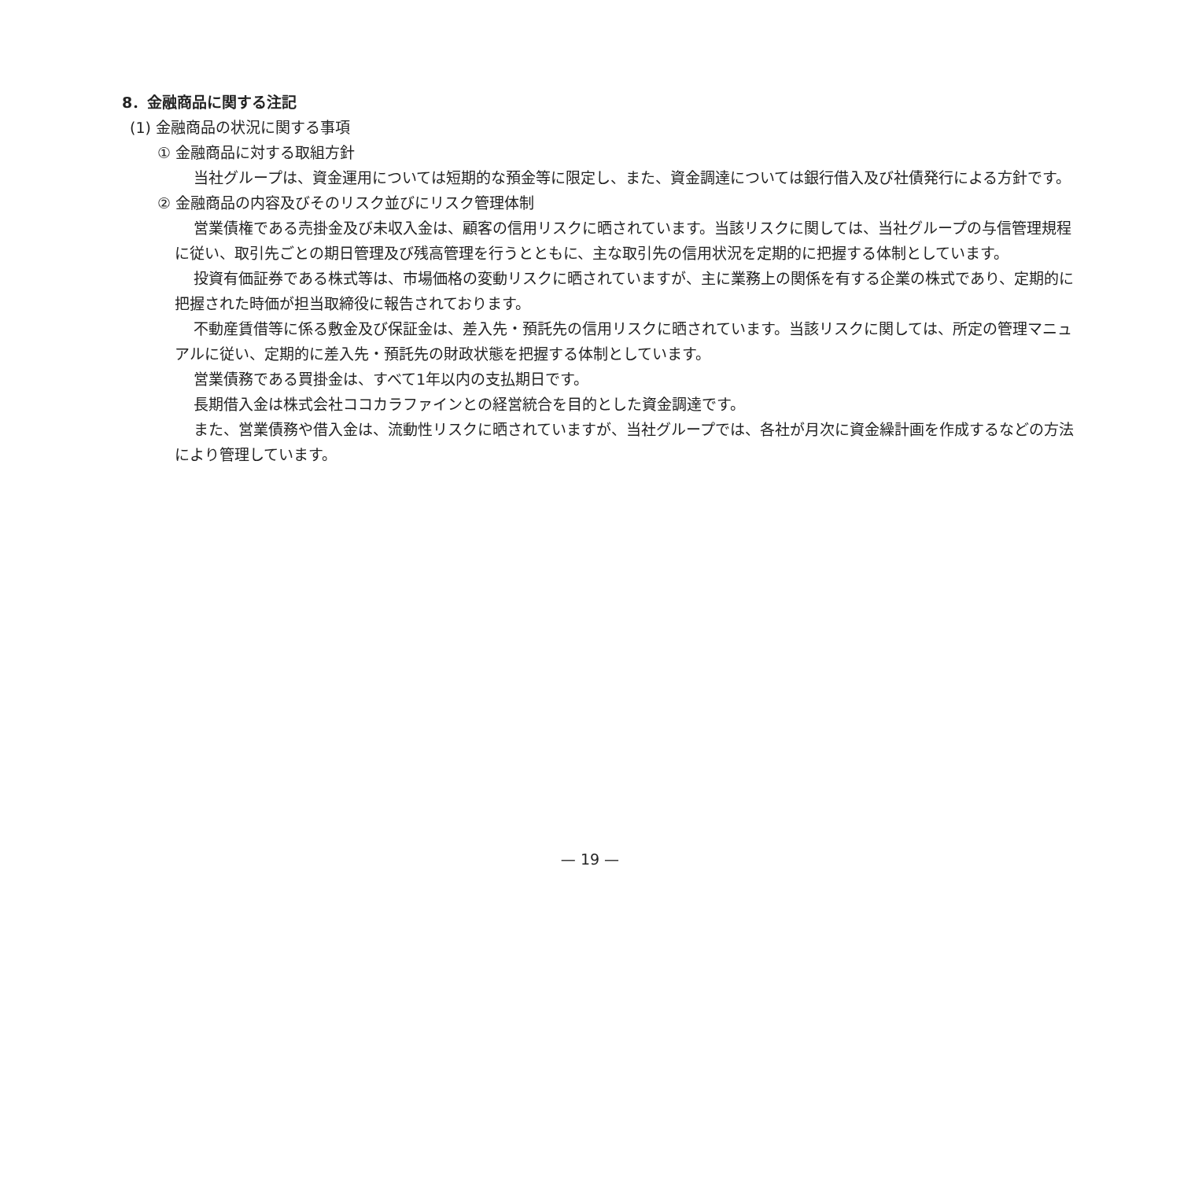8．金融商品に関する注記
(1) 金融商品の状況に関する事項
① 金融商品に対する取組方針
当社グループは、資金運用については短期的な預金等に限定し、また、資金調達については銀行借入及び社債発行による方針です。
② 金融商品の内容及びそのリスク並びにリスク管理体制
営業債権である売掛金及び未収入金は、顧客の信用リスクに晒されています。当該リスクに関しては、当社グループの与信管理規程に従い、取引先ごとの期日管理及び残高管理を行うとともに、主な取引先の信用状況を定期的に把握する体制としています。
投資有価証券である株式等は、市場価格の変動リスクに晒されていますが、主に業務上の関係を有する企業の株式であり、定期的に把握された時価が担当取締役に報告されております。
不動産賃借等に係る敷金及び保証金は、差入先・預託先の信用リスクに晒されています。当該リスクに関しては、所定の管理マニュアルに従い、定期的に差入先・預託先の財政状態を把握する体制としています。
営業債務である買掛金は、すべて1年以内の支払期日です。
長期借入金は株式会社ココカラファインとの経営統合を目的とした資金調達です。
また、営業債務や借入金は、流動性リスクに晒されていますが、当社グループでは、各社が月次に資金繰計画を作成するなどの方法により管理しています。
— 19 —